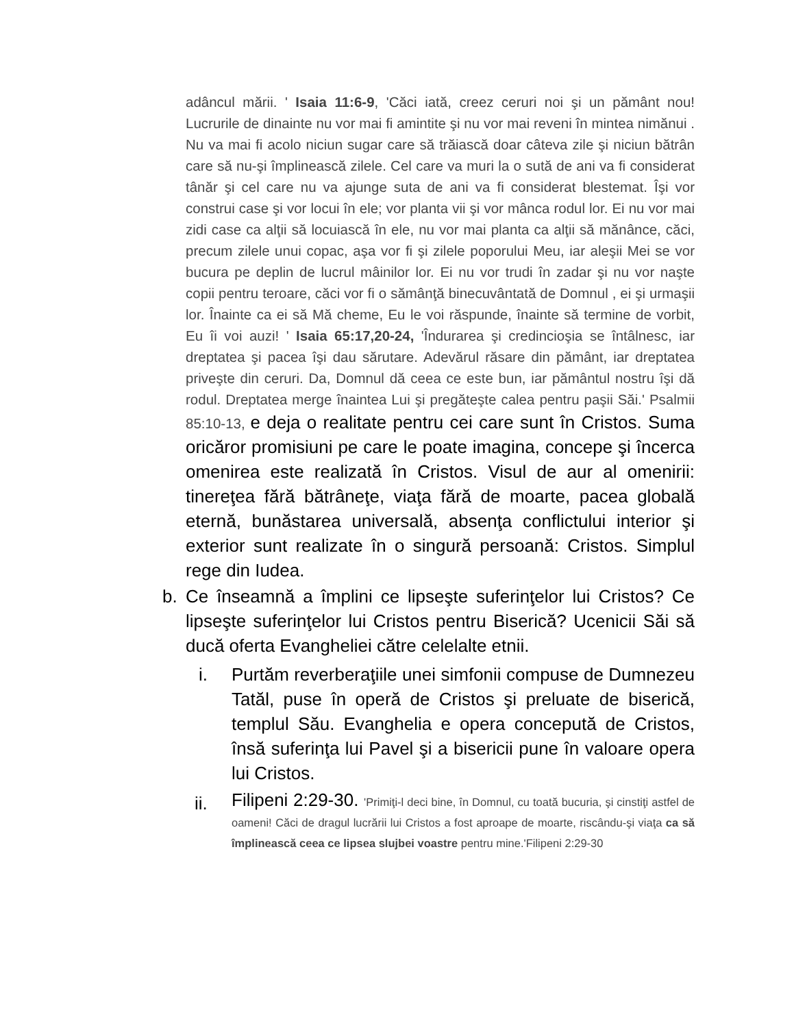adâncul mării. ' Isaia 11:6-9, 'Căci iată, creez ceruri noi şi un pământ nou! Lucrurile de dinainte nu vor mai fi amintite şi nu vor mai reveni în mintea nimănui . Nu va mai fi acolo niciun sugar care să trăiască doar câteva zile şi niciun bătrân care să nu-şi împlinească zilele. Cel care va muri la o sută de ani va fi considerat tânăr şi cel care nu va ajunge suta de ani va fi considerat blestemat. Îşi vor construi case şi vor locui în ele; vor planta vii şi vor mânca rodul lor. Ei nu vor mai zidi case ca alţii să locuiască în ele, nu vor mai planta ca alţii să mănânce, căci, precum zilele unui copac, aşa vor fi şi zilele poporului Meu, iar aleşii Mei se vor bucura pe deplin de lucrul mâinilor lor. Ei nu vor trudi în zadar şi nu vor naşte copii pentru teroare, căci vor fi o sămânţă binecuvântată de Domnul , ei şi urmaşii lor. Înainte ca ei să Mă cheme, Eu le voi răspunde, înainte să termine de vorbit, Eu îi voi auzi! ' Isaia 65:17,20-24, 'Îndurarea şi credincioşia se întâlnesc, iar dreptatea şi pacea îşi dau sărutare. Adevărul răsare din pământ, iar dreptatea priveşte din ceruri. Da, Domnul dă ceea ce este bun, iar pământul nostru îşi dă rodul. Dreptatea merge înaintea Lui şi pregăteşte calea pentru paşii Săi.' Psalmii 85:10-13, e deja o realitate pentru cei care sunt în Cristos. Suma oricăror promisiuni pe care le poate imagina, concepe şi încerca omenirea este realizată în Cristos. Visul de aur al omenirii: tinereţea fără bătrâneţe, viaţa fără de moarte, pacea globală eternă, bunăstarea universală, absenţa conflictului interior şi exterior sunt realizate în o singură persoană: Cristos. Simplul rege din Iudea.
b. Ce înseamnă a împlini ce lipseşte suferinţelor lui Cristos? Ce lipseşte suferinţelor lui Cristos pentru Biserică? Ucenicii Săi să ducă oferta Evangheliei către celelalte etnii.
i. Purtăm reverberaţiile unei simfonii compuse de Dumnezeu Tatăl, puse în operă de Cristos şi preluate de biserică, templul Său. Evanghelia e opera concepută de Cristos, însă suferinţa lui Pavel şi a bisericii pune în valoare opera lui Cristos.
ii.
Filipeni 2:29-30. 'Primiţi-l deci bine, în Domnul, cu toată bucuria, şi cinstiţi astfel de oameni! Căci de dragul lucrării lui Cristos a fost aproape de moarte, riscându-şi viaţa ca să împlinească ceea ce lipsea slujbei voastre pentru mine.'Filipeni 2:29-30